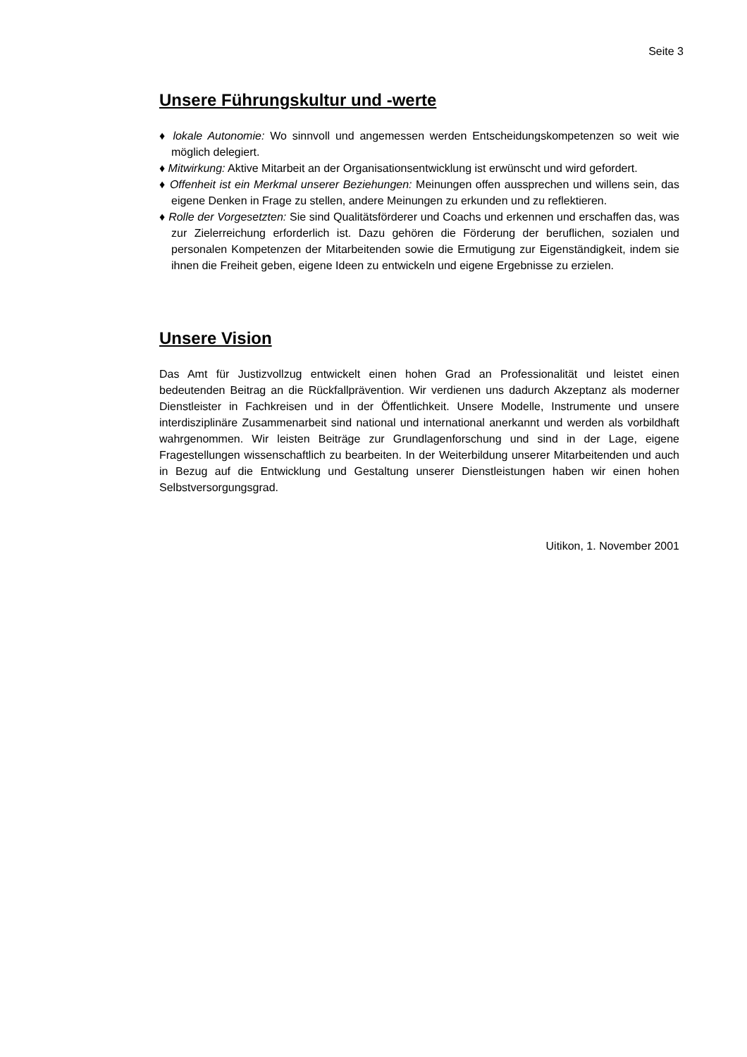Seite 3
Unsere Führungskultur und -werte
♦ lokale Autonomie: Wo sinnvoll und angemessen werden Entscheidungskompeten­zen so weit wie möglich delegiert.
♦ Mitwirkung: Aktive Mitarbeit an der Organisationsentwicklung ist erwünscht und wird gefordert.
♦ Offenheit ist ein Merkmal unserer Beziehungen: Meinungen offen aussprechen und willens sein, das eigene Denken in Frage zu stellen, andere Meinungen zu er­kunden und zu reflektieren.
♦ Rolle der Vorgesetzten: Sie sind Qualitätsförderer und Coachs und erkennen und erschaffen das, was zur Zielerreichung erforderlich ist. Dazu gehören die Förde­rung der beruflichen, sozialen und personalen Kompetenzen der Mitarbeitenden sowie die Ermutigung zur Eigenständigkeit, indem sie ihnen die Freiheit geben, ei­gene Ideen zu entwickeln und eigene Ergebnisse zu erzielen.
Unsere Vision
Das Amt für Justizvollzug entwickelt einen hohen Grad an Professionalität und leis­tet einen bedeutenden Beitrag an die Rückfallprävention. Wir verdienen uns dadurch Akzeptanz als moderner Dienstleister in Fachkreisen und in der Öffentlichkeit. Unse­re Modelle, Instrumente und unsere interdisziplinäre Zusammenarbeit sind national und international anerkannt und werden als vorbildhaft wahrgenommen. Wir leisten Beiträge zur Grundlagenforschung und sind in der Lage, eigene Fragestellungen wissenschaftlich zu bearbeiten. In der Weiterbildung unserer Mitarbeitenden und auch in Bezug auf die Entwicklung und Gestaltung unserer Dienstleistungen haben wir einen hohen Selbstversorgungsgrad.
Uitikon, 1. November 2001